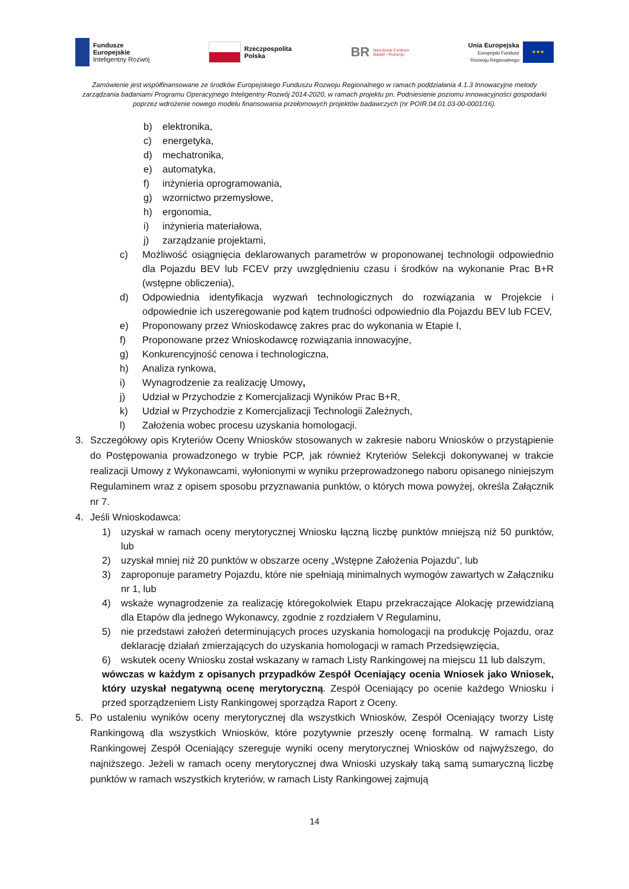Fundusze
Europejskie
Inteligentny Rozwój
Rzeczpospolita
Polska
BR Narodowe Centrum
Badań i Rozwoju
Unia Europejska
Europejski Fundusz
Rozwoju Regionalnego ★★★
Zamówienie jest współfinansowane ze środków Europejskiego Funduszu Rozwoju Regionalnego w ramach poddziałania 4.1.3 Innowacyjne metody zarządzania badaniami Programu Operacyjnego Inteligentny Rozwój 2014-2020, w ramach projektu pn. Podniesienie poziomu innowacyjności gospodarki poprzez wdrożenie nowego modelu finansowania przełomowych projektów badawczych (nr POIR.04.01.03-00-0001/16).
b) elektronika,
c) energetyka,
d) mechatronika,
e) automatyka,
f) inżynieria oprogramowania,
g) wzornictwo przemysłowe,
h) ergonomia,
i) inżynieria materiałowa,
j) zarządzanie projektami,
c) Możliwość osiągnięcia deklarowanych parametrów w proponowanej technologii odpowiednio dla Pojazdu BEV lub FCEV przy uwzględnieniu czasu i środków na wykonanie Prac B+R (wstępne obliczenia),
d) Odpowiednia identyfikacja wyzwań technologicznych do rozwiązania w Projekcie i odpowiednie ich uszeregowanie pod kątem trudności odpowiednio dla Pojazdu BEV lub FCEV,
e) Proponowany przez Wnioskodawcę zakres prac do wykonania w Etapie I,
f) Proponowane przez Wnioskodawcę rozwiązania innowacyjne,
g) Konkurencyjność cenowa i technologiczna,
h) Analiza rynkowa,
i) Wynagrodzenie za realizację Umowy,
j) Udział w Przychodzie z Komercjalizacji Wyników Prac B+R,
k) Udział w Przychodzie z Komercjalizacji Technologii Zależnych,
l) Założenia wobec procesu uzyskania homologacji.
3. Szczegółowy opis Kryteriów Oceny Wniosków stosowanych w zakresie naboru Wniosków o przystąpienie do Postępowania prowadzonego w trybie PCP, jak również Kryteriów Selekcji dokonywanej w trakcie realizacji Umowy z Wykonawcami, wyłonionymi w wyniku przeprowadzonego naboru opisanego niniejszym Regulaminem wraz z opisem sposobu przyznawania punktów, o których mowa powyżej, określa Załącznik nr 7.
4. Jeśli Wnioskodawca:
1) uzyskał w ramach oceny merytorycznej Wniosku łączną liczbę punktów mniejszą niż 50 punktów, lub
2) uzyskał mniej niż 20 punktów w obszarze oceny „Wstępne Założenia Pojazdu”, lub
3) zaproponuje parametry Pojazdu, które nie spełniają minimalnych wymogów zawartych w Załączniku nr 1, lub
4) wskaże wynagrodzenie za realizację któregokolwiek Etapu przekraczające Alokację przewidzianą dla Etapów dla jednego Wykonawcy, zgodnie z rozdziałem V Regulaminu,
5) nie przedstawi założeń determinujących proces uzyskania homologacji na produkcję Pojazdu, oraz deklarację działań zmierzających do uzyskania homologacji w ramach Przedsięwzięcia,
6) wskutek oceny Wniosku został wskazany w ramach Listy Rankingowej na miejscu 11 lub dalszym,
wówczas w każdym z opisanych przypadków Zespół Oceniający ocenia Wniosek jako Wniosek, który uzyskał negatywną ocenę merytoryczną. Zespół Oceniający po ocenie każdego Wniosku i przed sporządzeniem Listy Rankingowej sporządza Raport z Oceny.
5. Po ustaleniu wyników oceny merytorycznej dla wszystkich Wniosków, Zespół Oceniający tworzy Listę Rankingową dla wszystkich Wniosków, które pozytywnie przeszły ocenę formalną. W ramach Listy Rankingowej Zespół Oceniający szereguje wyniki oceny merytorycznej Wniosków od najwyższego, do najniższego. Jeżeli w ramach oceny merytorycznej dwa Wnioski uzyskały taką samą sumaryczną liczbę punktów w ramach wszystkich kryteriów, w ramach Listy Rankingowej zajmują
14